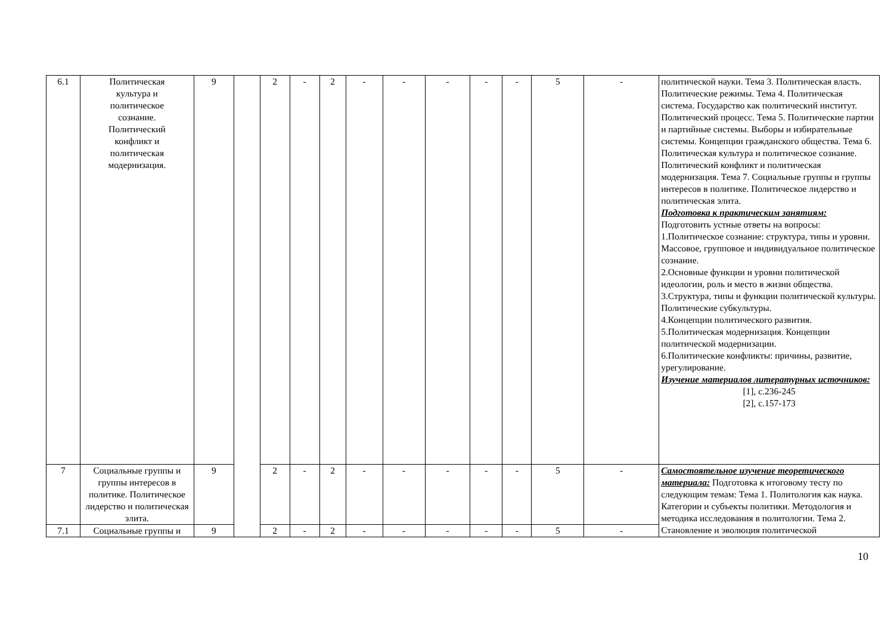| 6.1 | Политическая культура и политическое сознание. Политический конфликт и политическая модернизация. | 9 | | 2 | - | 2 | - | - | - | - | - | 5 | - | политической науки. Тема 3. Политическая власть. Политические режимы. Тема 4. Политическая система. Государство как политический институт. Политический процесс. Тема 5. Политические партии и партийные системы. Выборы и избирательные системы. Концепции гражданского общества. Тема 6. Политическая культура и политическое сознание. Политический конфликт и политическая модернизация. Тема 7. Социальные группы и группы интересов в политике. Политическое лидерство и политическая элита. Подготовка к практическим занятиям: Подготовить устные ответы на вопросы: 1.Политическое сознание: структура, типы и уровни. Массовое, групповое и индивидуальное политическое сознание. 2.Основные функции и уровни политической идеологии, роль и место в жизни общества. 3.Структура, типы и функции политической культуры. Политические субкультуры. 4.Концепции политического развития. 5.Политическая модернизация. Концепции политической модернизации. 6.Политические конфликты: причины, развитие, урегулирование. Изучение материалов литературных источников: [1], с.236-245 [2], с.157-173 |
| 7 | Социальные группы и группы интересов в политике. Политическое лидерство и политическая элита. | 9 | | 2 | - | 2 | - | - | - | - | - | 5 | - | Самостоятельное изучение теоретического материала: Подготовка к итоговому тесту по следующим темам: Тема 1. Политология как наука. Категории и субъекты политики. Методология и методика исследования в политологии. Тема 2. Становление и эволюция политической |
| 7.1 | Социальные группы и | 9 | | 2 | - | 2 | - | - | - | - | - | 5 | - | |
10